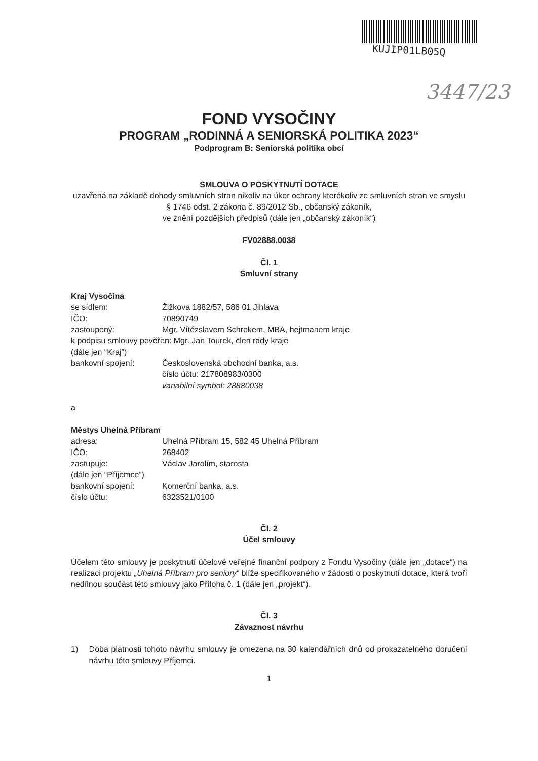KUJIP01LB05Q
3447/23
FOND VYSOČINY
PROGRAM „RODINNÁ A SENIORSKÁ POLITIKA 2023“
Podprogram B: Seniorská politika obcí
SMLOUVA O POSKYTNUTÍ DOTACE
uzavřená na základě dohody smluvních stran nikoliv na úkor ochrany kterékoliv ze smluvních stran ve smyslu § 1746 odst. 2 zákona č. 89/2012 Sb., občanský zákoník,
ve znění pozdějších předpisů (dále jen „občanský zákoník“)
FV02888.0038
Čl. 1
Smluvní strany
Kraj Vysočina
se sídlem: Žižkova 1882/57, 586 01 Jihlava
IČO: 70890749
zastoupený: Mgr. Vítězslavem Schrekem, MBA, hejtmanem kraje
k podpisu smlouvy pověřen: Mgr. Jan Tourek, člen rady kraje
(dále jen “Kraj”)
bankovní spojení: Československá obchodní banka, a.s.
číslo účtu: 217808983/0300
variabilní symbol: 28880038
a
Městys Uhelná Příbram
adresa: Uhelná Příbram 15, 582 45 Uhelná Příbram
IČO: 268402
zastupuje: Václav Jarolím, starosta
(dále jen “Příjemce”)
bankovní spojení: Komerční banka, a.s.
číslo účtu: 6323521/0100
Čl. 2
Účel smlouvy
Účelem této smlouvy je poskytnutí účelové veřejné finanční podpory z Fondu Vysočiny (dále jen „dotace“) na realizaci projektu „Uhelná Příbram pro seniory“ blíže specifikovaného v žádosti o poskytnutí dotace, která tvoří nedílnou součást této smlouvy jako Příloha č. 1 (dále jen „projekt“).
Čl. 3
Závaznost návrhu
1) Doba platnosti tohoto návrhu smlouvy je omezena na 30 kalendářních dnů od prokazatelného doručení návrhu této smlouvy Příjemci.
1